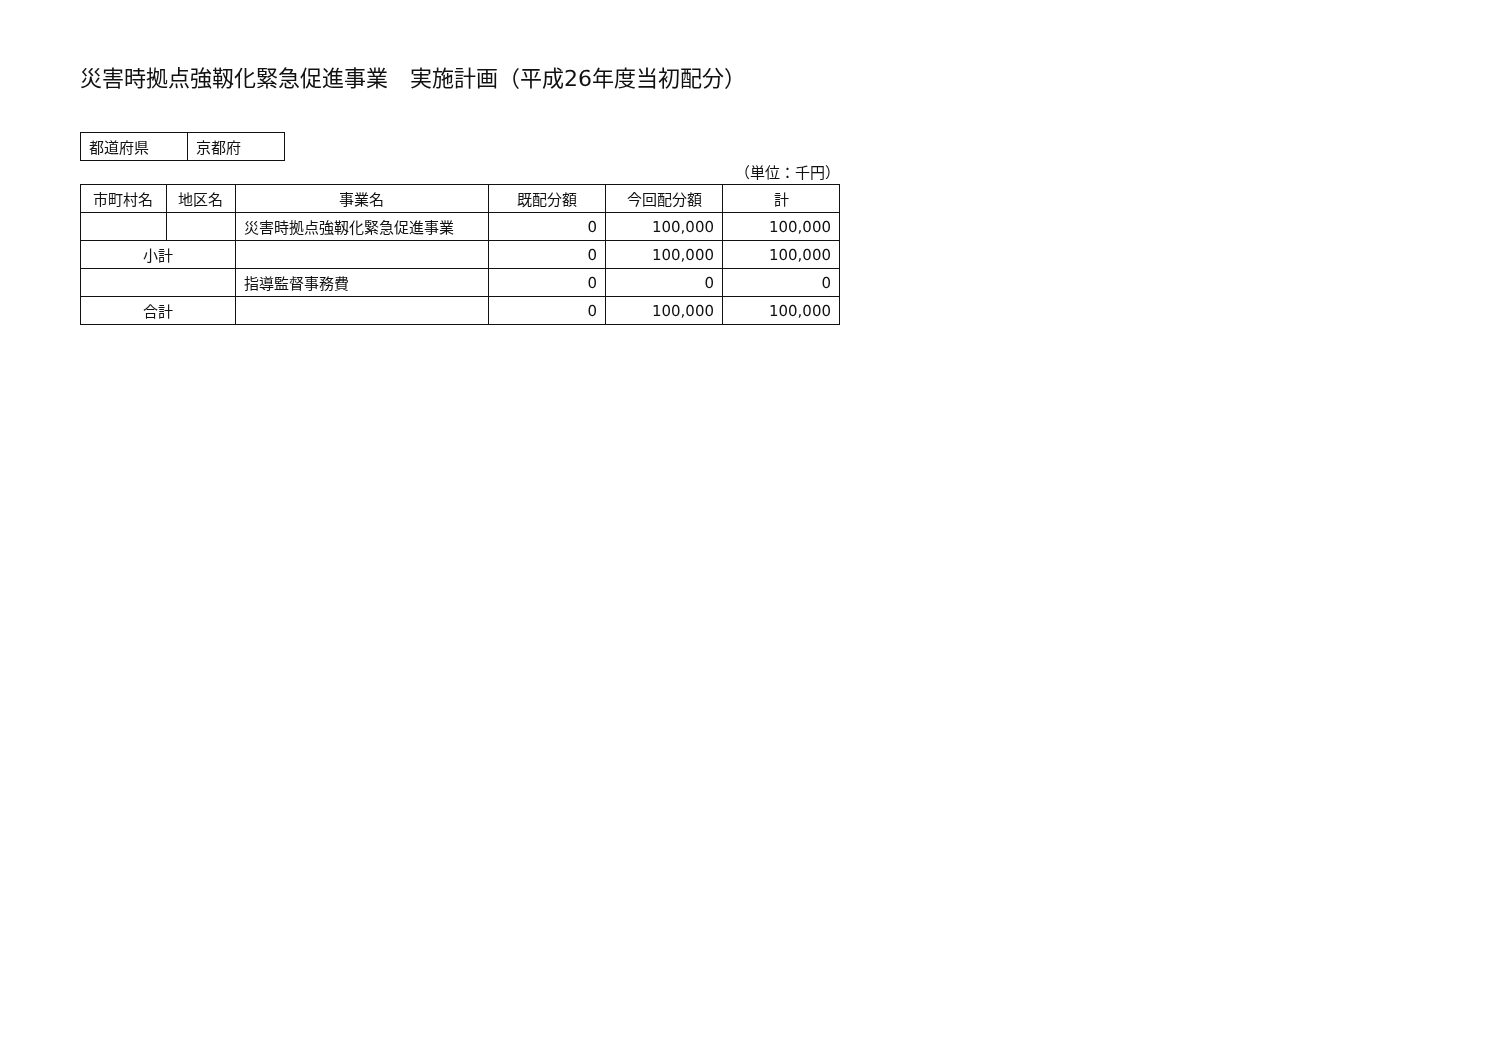災害時拠点強靱化緊急促進事業　実施計画（平成26年度当初配分）
| 都道府県 | 京都府 |
（単位：千円）
| 市町村名 | 地区名 | 事業名 | 既配分額 | 今回配分額 | 計 |
| --- | --- | --- | --- | --- | --- |
| | | 災害時拠点強靱化緊急促進事業 | 0 | 100,000 | 100,000 |
| 小計 | | | 0 | 100,000 | 100,000 |
| | | 指導監督事務費 | 0 | 0 | 0 |
| 合計 | | | 0 | 100,000 | 100,000 |